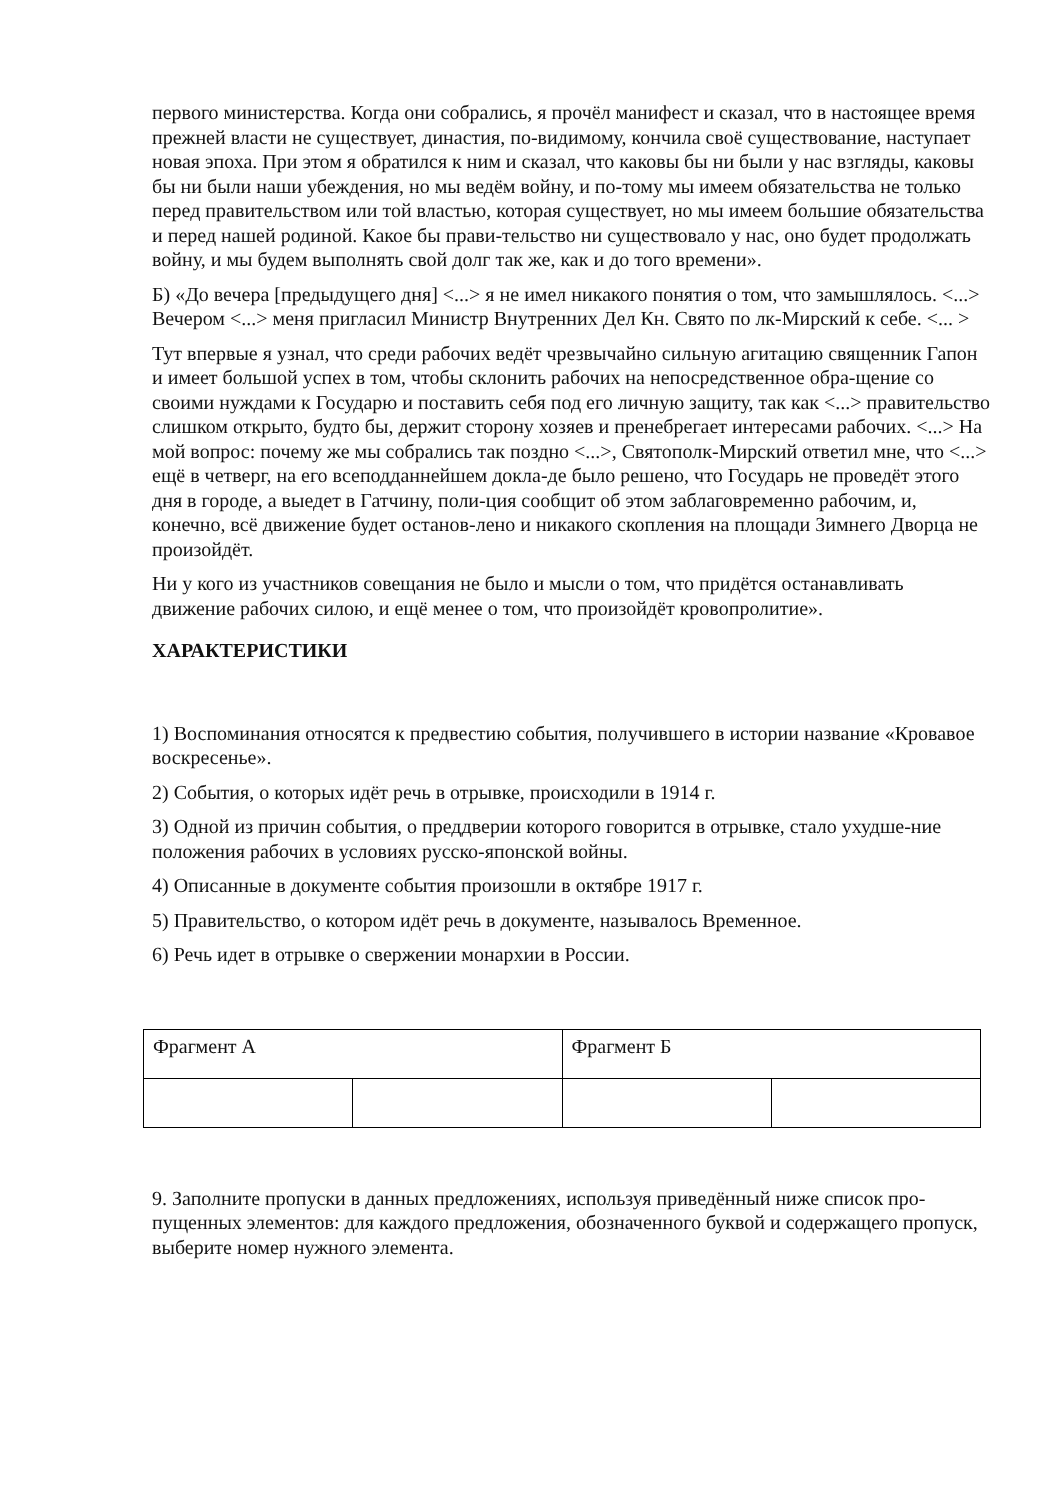первого министерства. Когда они собрались, я прочёл манифест и сказал, что в настоящее время прежней власти не существует, династия, по-видимому, кончила своё существование, наступает новая эпоха. При этом я обратился к ним и сказал, что каковы бы ни были у нас взгляды, каковы бы ни были наши убеждения, но мы ведём войну, и по-тому мы имеем обязательства не только перед правительством или той властью, которая существует, но мы имеем большие обязательства и перед нашей родиной. Какое бы прави-тельство ни существовало у нас, оно будет продолжать войну, и мы будем выполнять свой долг так же, как и до того времени».
Б) «До вечера [предыдущего дня] <...> я не имел никакого понятия о том, что замышлялось. <...> Вечером <...> меня пригласил Министр Внутренних Дел Кн. Свято по лк-Мирский к себе. <... >
Тут впервые я узнал, что среди рабочих ведёт чрезвычайно сильную агитацию священник Гапон и имеет большой успех в том, чтобы склонить рабочих на непосредственное обра-щение со своими нуждами к Государю и поставить себя под его личную защиту, так как <...> правительство слишком открыто, будто бы, держит сторону хозяев и пренебрегает интересами рабочих. <...> На мой вопрос: почему же мы собрались так поздно <...>, Святополк-Мирский ответил мне, что <...> ещё в четверг, на его всеподданнейшем докла-де было решено, что Государь не проведёт этого дня в городе, а выедет в Гатчину, поли-ция сообщит об этом заблаговременно рабочим, и, конечно, всё движение будет останов-лено и никакого скопления на площади Зимнего Дворца не произойдёт.
Ни у кого из участников совещания не было и мысли о том, что придётся останавливать движение рабочих силою, и ещё менее о том, что произойдёт кровопролитие».
ХАРАКТЕРИСТИКИ
1) Воспоминания относятся к предвестию события, получившего в истории название «Кровавое воскресенье».
2) События, о которых идёт речь в отрывке, происходили в 1914 г.
3) Одной из причин события, о преддверии которого говорится в отрывке, стало ухудше-ние положения рабочих в условиях русско-японской войны.
4) Описанные в документе события произошли в октябре 1917 г.
5) Правительство, о котором идёт речь в документе, называлось Временное.
6) Речь идет в отрывке о свержении монархии в России.
| Фрагмент А | | Фрагмент Б | |
9. Заполните пропуски в данных предложениях, используя приведённый ниже список про-пущенных элементов: для каждого предложения, обозначенного буквой и содержащего пропуск, выберите номер нужного элемента.